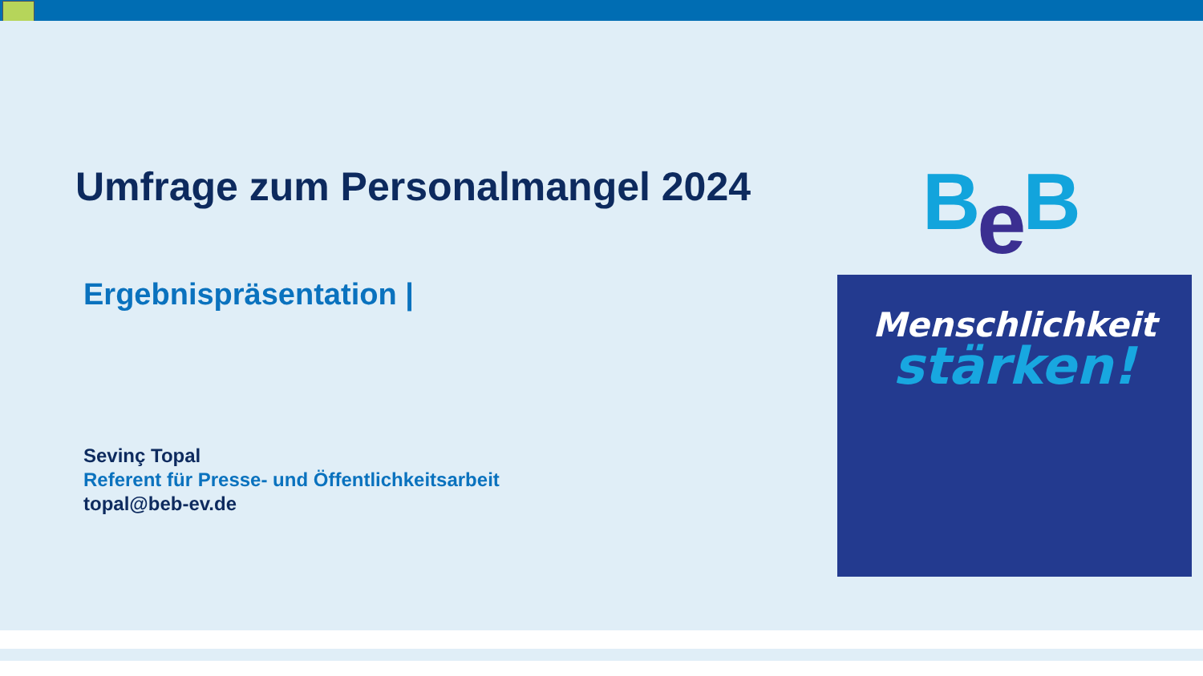Umfrage zum Personalmangel 2024
Ergebnispräsentation |
Sevinç Topal
Referent für Presse- und Öffentlichkeitsarbeit
topal@beb-ev.de
Be B
Menschlichkeit
stärken!